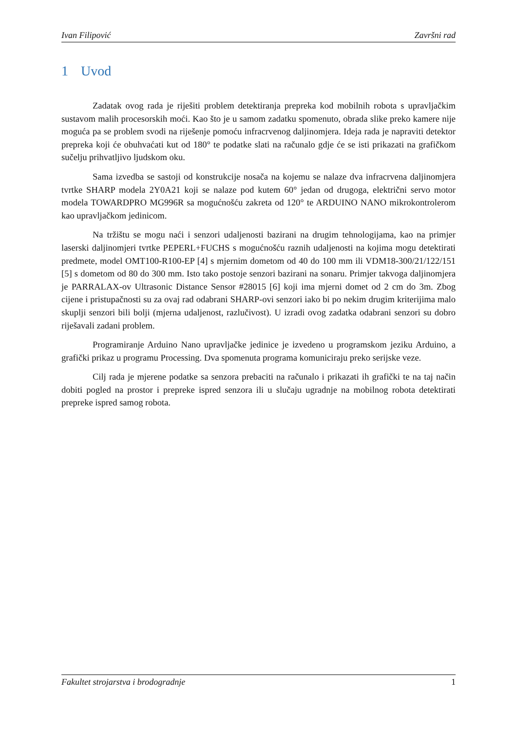Ivan Filipović Završni rad
1 Uvod
Zadatak ovog rada je riješiti problem detektiranja prepreka kod mobilnih robota s upravljačkim sustavom malih procesorskih moći. Kao što je u samom zadatku spomenuto, obrada slike preko kamere nije moguća pa se problem svodi na riješenje pomoću infracrvenog daljinomjera. Ideja rada je napraviti detektor prepreka koji će obuhvaćati kut od 180° te podatke slati na računalo gdje će se isti prikazati na grafičkom sučelju prihvatljivo ljudskom oku.
Sama izvedba se sastoji od konstrukcije nosača na kojemu se nalaze dva infracrvena daljinomjera tvrtke SHARP modela 2Y0A21 koji se nalaze pod kutem 60° jedan od drugoga, električni servo motor modela TOWARDPRO MG996R sa mogućnošću zakreta od 120° te ARDUINO NANO mikrokontrolerom kao upravljačkom jedinicom.
Na tržištu se mogu naći i senzori udaljenosti bazirani na drugim tehnologijama, kao na primjer laserski daljinomjeri tvrtke PEPERL+FUCHS s mogućnošću raznih udaljenosti na kojima mogu detektirati predmete, model OMT100-R100-EP [4] s mjernim dometom od 40 do 100 mm ili VDM18-300/21/122/151 [5] s dometom od 80 do 300 mm. Isto tako postoje senzori bazirani na sonaru. Primjer takvoga daljinomjera je PARRALAX-ov Ultrasonic Distance Sensor #28015 [6] koji ima mjerni domet od 2 cm do 3m. Zbog cijene i pristupačnosti su za ovaj rad odabrani SHARP-ovi senzori iako bi po nekim drugim kriterijima malo skuplji senzori bili bolji (mjerna udaljenost, razlučivost). U izradi ovog zadatka odabrani senzori su dobro riješavali zadani problem.
Programiranje Arduino Nano upravljačke jedinice je izvedeno u programskom jeziku Arduino, a grafički prikaz u programu Processing. Dva spomenuta programa komuniciraju preko serijske veze.
Cilj rada je mjerene podatke sa senzora prebaciti na računalo i prikazati ih grafički te na taj način dobiti pogled na prostor i prepreke ispred senzora ili u slučaju ugradnje na mobilnog robota detektirati prepreke ispred samog robota.
Fakultet strojarstva i brodogradnje 1